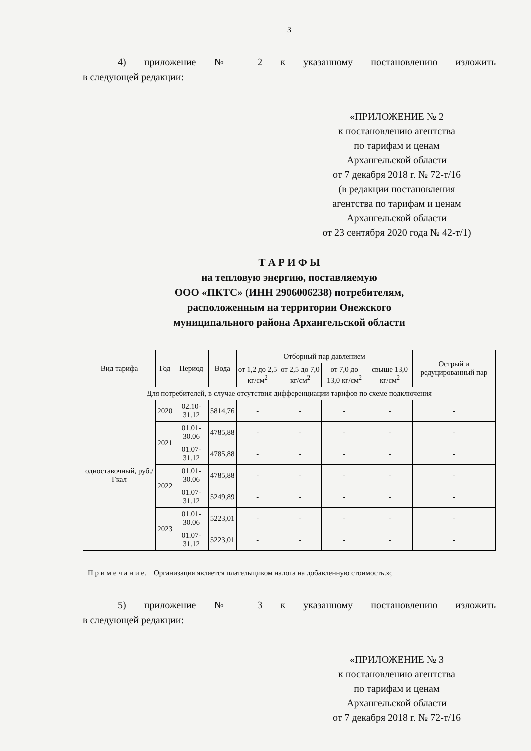3
4) приложение № 2 к указанному постановлению изложить
в следующей редакции:
«ПРИЛОЖЕНИЕ № 2
к постановлению агентства
по тарифам и ценам
Архангельской области
от 7 декабря 2018 г. № 72-т/16
(в редакции постановления
агентства по тарифам и ценам
Архангельской области
от 23 сентября 2020 года № 42-т/1)
Т А Р И Ф Ы
на тепловую энергию, поставляемую
ООО «ПКТС» (ИНН 2906006238) потребителям,
расположенным на территории Онежского
муниципального района Архангельской области
| Вид тарифа | Год | Период | Вода | Отборный пар давлением | | | | Острый и редуцированный пар |
| --- | --- | --- | --- | --- | --- | --- | --- | --- |
| | | | | от 1,2 до 2,5 кг/см<sup>2</sup> | от 2,5 до 7,0 кг/см<sup>2</sup> | от 7,0 до 13,0 кг/см<sup>2</sup> | свыше 13,0 кг/см<sup>2</sup> | |
| Для потребителей, в случае отсутствия дифференциации тарифов по схеме подключения | | | | | | | | |
| одноставочный, руб./Гкал | 2020 | 02.10-31.12 | 5814,76 | - | - | - | - | - |
| | 2021 | 01.01-30.06 | 4785,88 | - | - | - | - | - |
| | | 01.07-31.12 | 4785,88 | - | - | - | - | - |
| | 2022 | 01.01-30.06 | 4785,88 | - | - | - | - | - |
| | | 01.07-31.12 | 5249,89 | - | - | - | - | - |
| | 2023 | 01.01-30.06 | 5223,01 | - | - | - | - | - |
| | | 01.07-31.12 | 5223,01 | - | - | - | - | - |
П р и м е ч а н и е. Организация является плательщиком налога на добавленную стоимость.»;
5) приложение № 3 к указанному постановлению изложить
в следующей редакции:
«ПРИЛОЖЕНИЕ № 3
к постановлению агентства
по тарифам и ценам
Архангельской области
от 7 декабря 2018 г. № 72-т/16